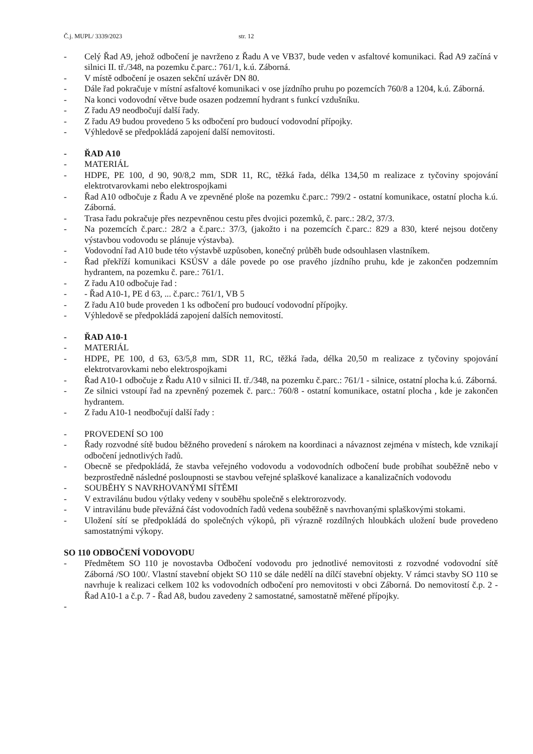Č.j. MUPL/ 3339/2023 str. 12
- Celý Řad A9, jehož odbočení je navrženo z Řadu A ve VB37, bude veden v asfaltové komunikaci. Řad A9 začíná v silnici II. tř./348, na pozemku č.parc.: 761/1, k.ú. Záborná.
- V místě odbočení je osazen sekční uzávěr DN 80.
- Dále řad pokračuje v místní asfaltové komunikaci v ose jízdního pruhu po pozemcích 760/8 a 1204, k.ú. Záborná.
- Na konci vodovodní větve bude osazen podzemní hydrant s funkcí vzdušníku.
- Z řadu A9 neodbočují další řady.
- Z řadu A9 budou provedeno 5 ks odbočení pro budoucí vodovodní přípojky.
- Výhledově se předpokládá zapojení další nemovitosti.
- ŘAD A10
- MATERIÁL
- HDPE, PE 100, d 90, 90/8,2 mm, SDR 11, RC, těžká řada, délka 134,50 m realizace z tyčoviny spojování elektrotvarovkami nebo elektrospojkami
- Řad A10 odbočuje z Řadu A ve zpevněné ploše na pozemku č.parc.: 799/2 - ostatní komunikace, ostatní plocha k.ú. Záborná.
- Trasa řadu pokračuje přes nezpevněnou cestu přes dvojici pozemků, č. parc.: 28/2, 37/3.
- Na pozemcích č.parc.: 28/2 a č.parc.: 37/3, (jakožto i na pozemcích č.parc.: 829 a 830, které nejsou dotčeny výstavbou vodovodu se plánuje výstavba).
- Vodovodní řad A10 bude této výstavbě uzpůsoben, konečný průběh bude odsouhlasen vlastníkem.
- Řad překříží komunikaci KSÚSV a dále povede po ose pravého jízdního pruhu, kde je zakončen podzemním hydrantem, na pozemku č. pare.: 761/1.
- Z řadu A10 odbočuje řad :
- - Řad A10-1, PE d 63, ... č.parc.: 761/1, VB 5
- Z řadu A10 bude proveden 1 ks odbočení pro budoucí vodovodní přípojky.
- Výhledově se předpokládá zapojení dalších nemovitostí.
- ŘAD A10-1
- MATERIÁL
- HDPE, PE 100, d 63, 63/5,8 mm, SDR 11, RC, těžká řada, délka 20,50 m realizace z tyčoviny spojování elektrotvarovkami nebo elektrospojkami
- Řad A10-1 odbočuje z Řadu A10 v silnici II. tř./348, na pozemku č.parc.: 761/1 - silnice, ostatní plocha k.ú. Záborná.
- Ze silnici vstoupí řad na zpevněný pozemek č. parc.: 760/8 - ostatní komunikace, ostatní plocha , kde je zakončen hydrantem.
- Z řadu A10-1 neodbočují další řady :
- PROVEDENÍ SO 100
- Řady rozvodné sítě budou běžného provedení s nárokem na koordinaci a návaznost zejména v místech, kde vznikají odbočení jednotlivých řadů.
- Obecně se předpokládá, že stavba veřejného vodovodu a vodovodních odbočení bude probíhat souběžně nebo v bezprostředně následné posloupnosti se stavbou veřejné splaškové kanalizace a kanalizačních vodovodu
- SOUBĚHY S NAVRHOVANÝMI SÍTĚMI
- V extravilánu budou výtlaky vedeny v souběhu společně s elektrorozvody.
- V intravilánu bude převážná část vodovodních řadů vedena souběžně s navrhovanými splaškovými stokami.
- Uložení sítí se předpokládá do společných výkopů, při výrazně rozdílných hloubkách uložení bude provedeno samostatnými výkopy.
SO 110 ODBOČENÍ VODOVODU
- Předmětem SO 110 je novostavba Odbočení vodovodu pro jednotlivé nemovitosti z rozvodné vodovodní sítě Záborná /SO 100/. Vlastní stavební objekt SO 110 se dále nedělí na dílčí stavební objekty. V rámci stavby SO 110 se navrhuje k realizaci celkem 102 ks vodovodních odbočení pro nemovitosti v obci Záborná. Do nemovitostí č.p. 2 - Řad A10-1 a č.p. 7 - Řad A8, budou zavedeny 2 samostatné, samostatně měřené přípojky.
-